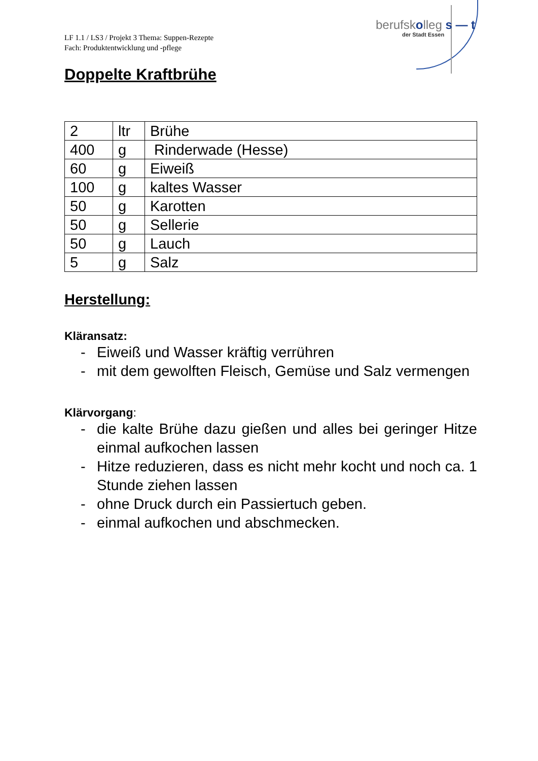berufskolleg s — t
der Stadt Essen
LF 1.1 / LS3 / Projekt 3 Thema: Suppen-Rezepte
Fach: Produktentwicklung und -pflege
Doppelte Kraftbrühe
| 2 | ltr | Brühe |
| 400 | g | Rinderwade (Hesse) |
| 60 | g | Eiweiß |
| 100 | g | kaltes Wasser |
| 50 | g | Karotten |
| 50 | g | Sellerie |
| 50 | g | Lauch |
| 5 | g | Salz |
Herstellung:
Kläransatz:
- Eiweiß und Wasser kräftig verrühren
- mit dem gewolften Fleisch, Gemüse und Salz vermengen
Klärvorgang:
- die kalte Brühe dazu gießen und alles bei geringer Hitze einmal aufkochen lassen
- Hitze reduzieren, dass es nicht mehr kocht und noch ca. 1 Stunde ziehen lassen
- ohne Druck durch ein Passiertuch geben.
- einmal aufkochen und abschmecken.